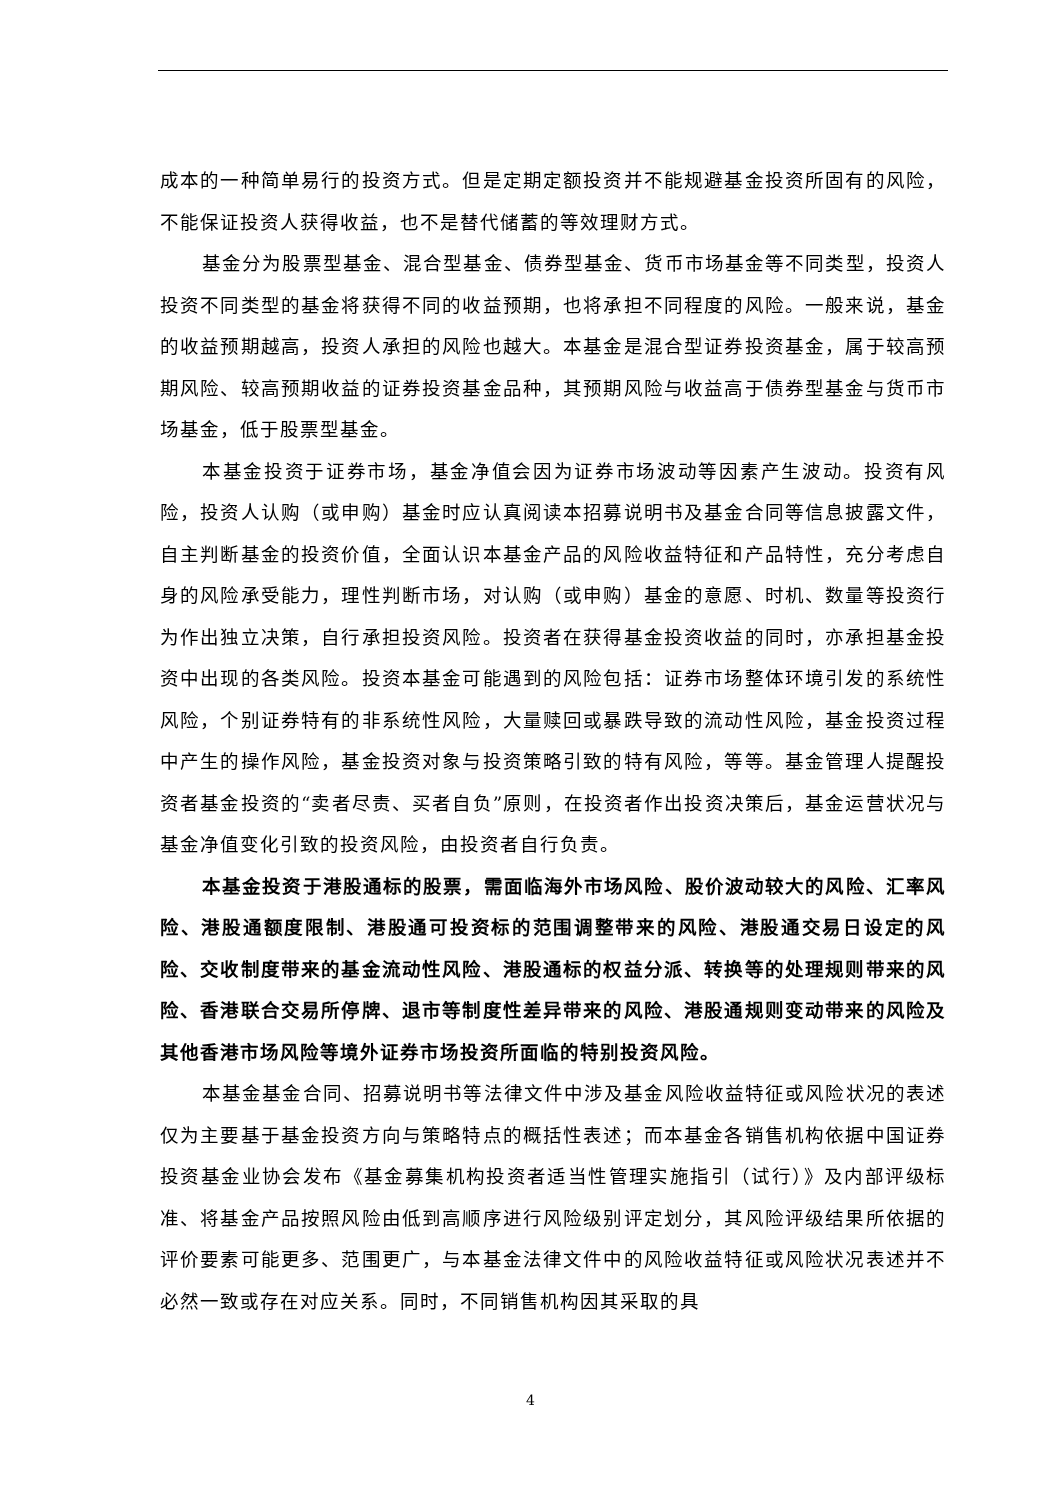成本的一种简单易行的投资方式。但是定期定额投资并不能规避基金投资所固有的风险，不能保证投资人获得收益，也不是替代储蓄的等效理财方式。
基金分为股票型基金、混合型基金、债券型基金、货币市场基金等不同类型，投资人投资不同类型的基金将获得不同的收益预期，也将承担不同程度的风险。一般来说，基金的收益预期越高，投资人承担的风险也越大。本基金是混合型证券投资基金，属于较高预期风险、较高预期收益的证券投资基金品种，其预期风险与收益高于债券型基金与货币市场基金，低于股票型基金。
本基金投资于证券市场，基金净值会因为证券市场波动等因素产生波动。投资有风险，投资人认购（或申购）基金时应认真阅读本招募说明书及基金合同等信息披露文件，自主判断基金的投资价值，全面认识本基金产品的风险收益特征和产品特性，充分考虑自身的风险承受能力，理性判断市场，对认购（或申购）基金的意愿、时机、数量等投资行为作出独立决策，自行承担投资风险。投资者在获得基金投资收益的同时，亦承担基金投资中出现的各类风险。投资本基金可能遇到的风险包括：证券市场整体环境引发的系统性风险，个别证券特有的非系统性风险，大量赎回或暴跌导致的流动性风险，基金投资过程中产生的操作风险，基金投资对象与投资策略引致的特有风险，等等。基金管理人提醒投资者基金投资的“卖者尽责、买者自负”原则，在投资者作出投资决策后，基金运营状况与基金净值变化引致的投资风险，由投资者自行负责。
本基金投资于港股通标的股票，需面临海外市场风险、股价波动较大的风险、汇率风险、港股通额度限制、港股通可投资标的范围调整带来的风险、港股通交易日设定的风险、交收制度带来的基金流动性风险、港股通标的权益分派、转换等的处理规则带来的风险、香港联合交易所停牌、退市等制度性差异带来的风险、港股通规则变动带来的风险及其他香港市场风险等境外证券市场投资所面临的特别投资风险。
本基金基金合同、招募说明书等法律文件中涉及基金风险收益特征或风险状况的表述仅为主要基于基金投资方向与策略特点的概括性表述；而本基金各销售机构依据中国证券投资基金业协会发布《基金募集机构投资者适当性管理实施指引（试行）》及内部评级标准、将基金产品按照风险由低到高顺序进行风险级别评定划分，其风险评级结果所依据的评价要素可能更多、范围更广，与本基金法律文件中的风险收益特征或风险状况表述并不必然一致或存在对应关系。同时，不同销售机构因其采取的具
4